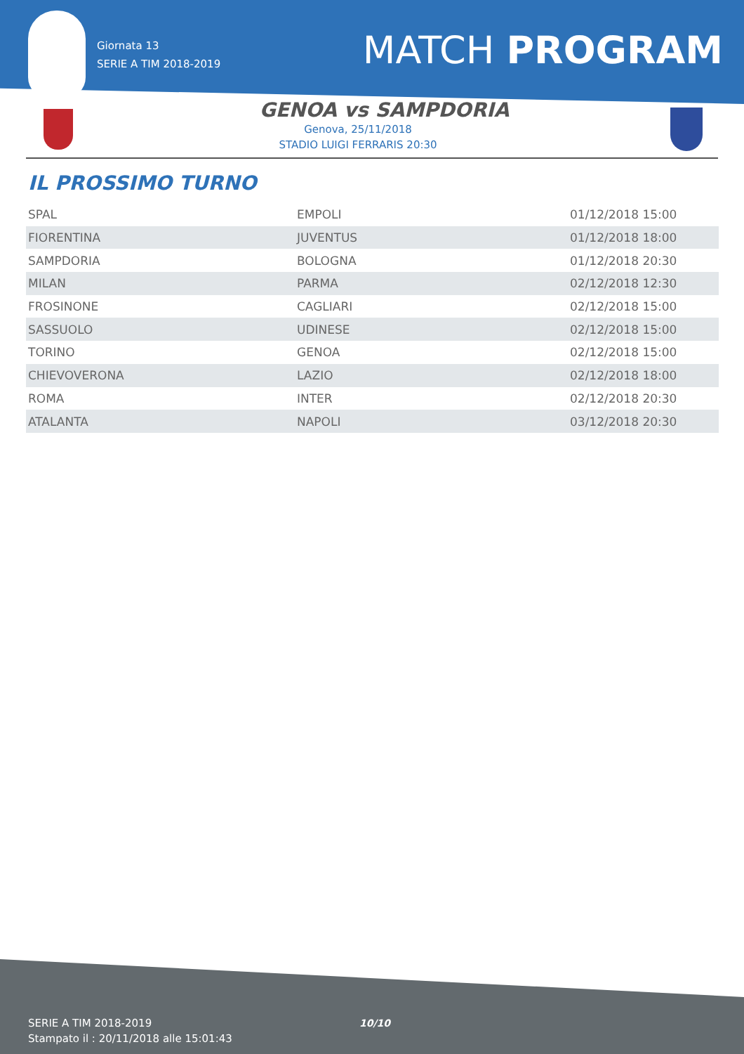Giornata 13
SERIE A TIM 2018-2019
MATCH PROGRAM
GENOA vs SAMPDORIA
Genova, 25/11/2018
STADIO LUIGI FERRARIS 20:30
IL PROSSIMO TURNO
| SPAL | EMPOLI | 01/12/2018 15:00 |
| FIORENTINA | JUVENTUS | 01/12/2018 18:00 |
| SAMPDORIA | BOLOGNA | 01/12/2018 20:30 |
| MILAN | PARMA | 02/12/2018 12:30 |
| FROSINONE | CAGLIARI | 02/12/2018 15:00 |
| SASSUOLO | UDINESE | 02/12/2018 15:00 |
| TORINO | GENOA | 02/12/2018 15:00 |
| CHIEVOVERONA | LAZIO | 02/12/2018 18:00 |
| ROMA | INTER | 02/12/2018 20:30 |
| ATALANTA | NAPOLI | 03/12/2018 20:30 |
SERIE A TIM 2018-2019
Stampato il : 20/11/2018 alle 15:01:43
10/10